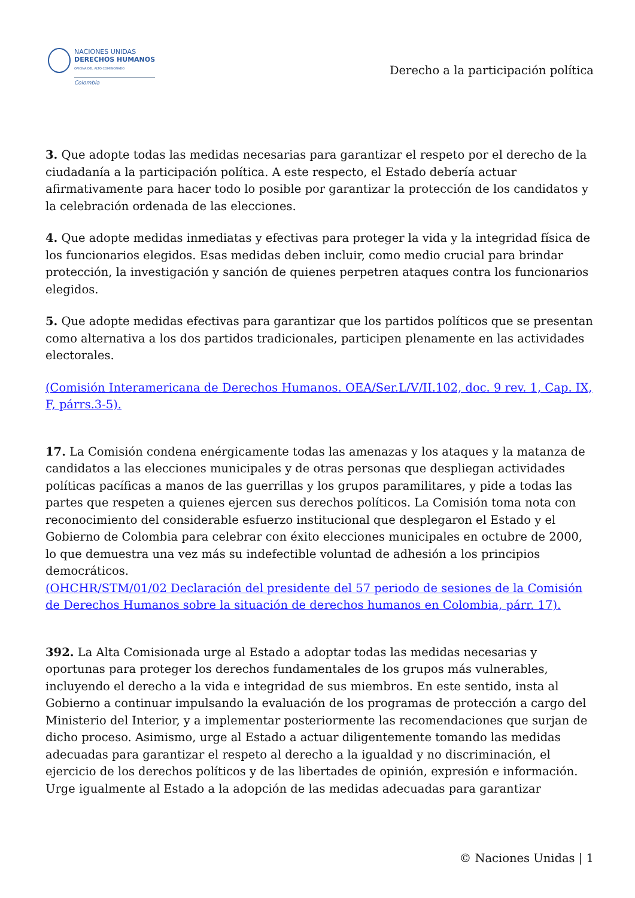NACIONES UNIDAS
DERECHOS HUMANOS
OFICINA DEL ALTO COMISIONADO
Colombia
Derecho a la participación política
3. Que adopte todas las medidas necesarias para garantizar el respeto por el derecho de la ciudadanía a la participación política. A este respecto, el Estado debería actuar afirmativamente para hacer todo lo posible por garantizar la protección de los candidatos y la celebración ordenada de las elecciones.
4. Que adopte medidas inmediatas y efectivas para proteger la vida y la integridad física de los funcionarios elegidos. Esas medidas deben incluir, como medio crucial para brindar protección, la investigación y sanción de quienes perpetren ataques contra los funcionarios elegidos.
5. Que adopte medidas efectivas para garantizar que los partidos políticos que se presentan como alternativa a los dos partidos tradicionales, participen plenamente en las actividades electorales.
(Comisión Interamericana de Derechos Humanos. OEA/Ser.L/V/II.102, doc. 9 rev. 1, Cap. IX, F, párrs.3-5).
17. La Comisión condena enérgicamente todas las amenazas y los ataques y la matanza de candidatos a las elecciones municipales y de otras personas que despliegan actividades políticas pacíficas a manos de las guerrillas y los grupos paramilitares, y pide a todas las partes que respeten a quienes ejercen sus derechos políticos. La Comisión toma nota con reconocimiento del considerable esfuerzo institucional que desplegaron el Estado y el Gobierno de Colombia para celebrar con éxito elecciones municipales en octubre de 2000, lo que demuestra una vez más su indefectible voluntad de adhesión a los principios democráticos.
(OHCHR/STM/01/02 Declaración del presidente del 57 periodo de sesiones de la Comisión de Derechos Humanos sobre la situación de derechos humanos en Colombia, párr. 17).
392. La Alta Comisionada urge al Estado a adoptar todas las medidas necesarias y oportunas para proteger los derechos fundamentales de los grupos más vulnerables, incluyendo el derecho a la vida e integridad de sus miembros. En este sentido, insta al Gobierno a continuar impulsando la evaluación de los programas de protección a cargo del Ministerio del Interior, y a implementar posteriormente las recomendaciones que surjan de dicho proceso. Asimismo, urge al Estado a actuar diligentemente tomando las medidas adecuadas para garantizar el respeto al derecho a la igualdad y no discriminación, el ejercicio de los derechos políticos y de las libertades de opinión, expresión e información. Urge igualmente al Estado a la adopción de las medidas adecuadas para garantizar
© Naciones Unidas | 1